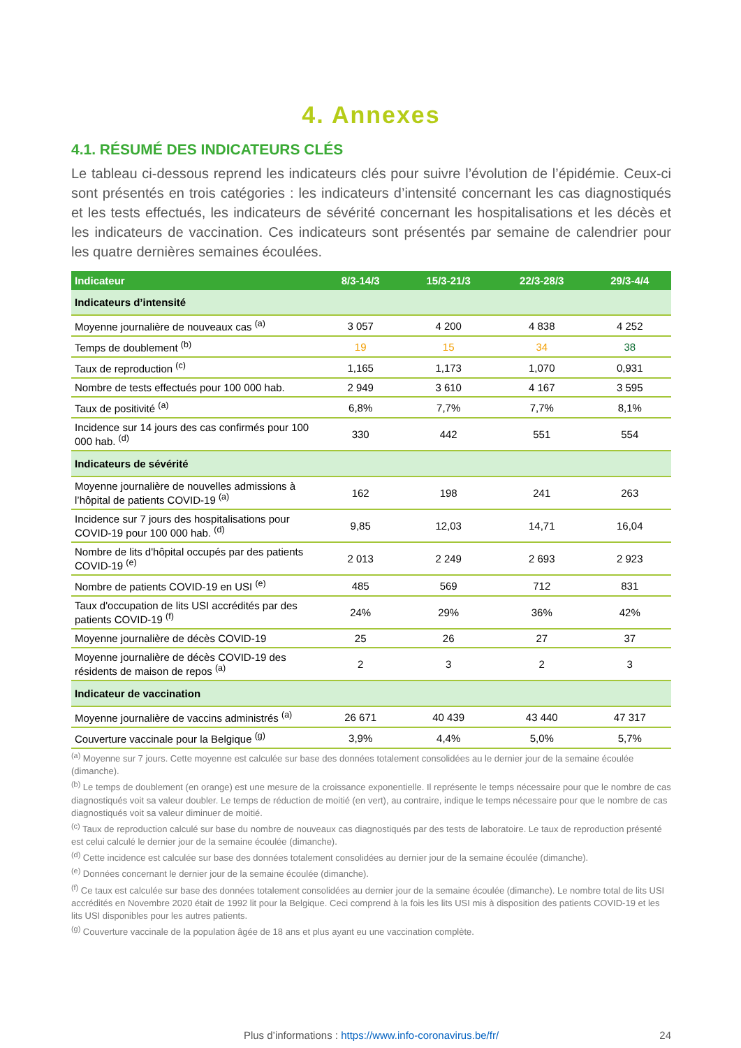4. Annexes
4.1. RÉSUMÉ DES INDICATEURS CLÉS
Le tableau ci-dessous reprend les indicateurs clés pour suivre l’évolution de l’épidémie. Ceux-ci sont présentés en trois catégories : les indicateurs d’intensité concernant les cas diagnostiqués et les tests effectués, les indicateurs de sévérité concernant les hospitalisations et les décès et les indicateurs de vaccination. Ces indicateurs sont présentés par semaine de calendrier pour les quatre dernières semaines écoulées.
| Indicateur | 8/3-14/3 | 15/3-21/3 | 22/3-28/3 | 29/3-4/4 |
| --- | --- | --- | --- | --- |
| Indicateurs d’intensité | | | | |
| Moyenne journalière de nouveaux cas <sup>(a)</sup> | 3 057 | 4 200 | 4 838 | 4 252 |
| Temps de doublement <sup>(b)</sup> | 19 | 15 | 34 | 38 |
| Taux de reproduction <sup>(c)</sup> | 1,165 | 1,173 | 1,070 | 0,931 |
| Nombre de tests effectués pour 100 000 hab. | 2 949 | 3 610 | 4 167 | 3 595 |
| Taux de positivité <sup>(a)</sup> | 6,8% | 7,7% | 7,7% | 8,1% |
| Incidence sur 14 jours des cas confirmés pour 100 000 hab. <sup>(d)</sup> | 330 | 442 | 551 | 554 |
| Indicateurs de sévérité | | | | |
| Moyenne journalière de nouvelles admissions à l’hôpital de patients COVID-19 <sup>(a)</sup> | 162 | 198 | 241 | 263 |
| Incidence sur 7 jours des hospitalisations pour COVID-19 pour 100 000 hab. <sup>(d)</sup> | 9,85 | 12,03 | 14,71 | 16,04 |
| Nombre de lits d'hôpital occupés par des patients COVID-19 <sup>(e)</sup> | 2 013 | 2 249 | 2 693 | 2 923 |
| Nombre de patients COVID-19 en USI <sup>(e)</sup> | 485 | 569 | 712 | 831 |
| Taux d'occupation de lits USI accrédités par des patients COVID-19 <sup>(f)</sup> | 24% | 29% | 36% | 42% |
| Moyenne journalière de décès COVID-19 | 25 | 26 | 27 | 37 |
| Moyenne journalière de décès COVID-19 des résidents de maison de repos <sup>(a)</sup> | 2 | 3 | 2 | 3 |
| Indicateur de vaccination | | | | |
| Moyenne journalière de vaccins administrés <sup>(a)</sup> | 26 671 | 40 439 | 43 440 | 47 317 |
| Couverture vaccinale pour la Belgique <sup>(g)</sup> | 3,9% | 4,4% | 5,0% | 5,7% |
<sup>(a)</sup> Moyenne sur 7 jours. Cette moyenne est calculée sur base des données totalement consolidées au le dernier jour de la semaine écoulée (dimanche).
<sup>(b)</sup> Le temps de doublement (en orange) est une mesure de la croissance exponentielle. Il représente le temps nécessaire pour que le nombre de cas diagnostiqués voit sa valeur doubler. Le temps de réduction de moitié (en vert), au contraire, indique le temps nécessaire pour que le nombre de cas diagnostiqués voit sa valeur diminuer de moitié.
<sup>(c)</sup> Taux de reproduction calculé sur base du nombre de nouveaux cas diagnostiqués par des tests de laboratoire. Le taux de reproduction présenté est celui calculé le dernier jour de la semaine écoulée (dimanche).
<sup>(d)</sup> Cette incidence est calculée sur base des données totalement consolidées au dernier jour de la semaine écoulée (dimanche).
<sup>(e)</sup> Données concernant le dernier jour de la semaine écoulée (dimanche).
<sup>(f)</sup> Ce taux est calculée sur base des données totalement consolidées au dernier jour de la semaine écoulée (dimanche). Le nombre total de lits USI accrédités en Novembre 2020 était de 1992 lit pour la Belgique. Ceci comprend à la fois les lits USI mis à disposition des patients COVID-19 et les lits USI disponibles pour les autres patients.
<sup>(g)</sup> Couverture vaccinale de la population âgée de 18 ans et plus ayant eu une vaccination complète.
Plus d’informations : https://www.info-coronavirus.be/fr/ 24